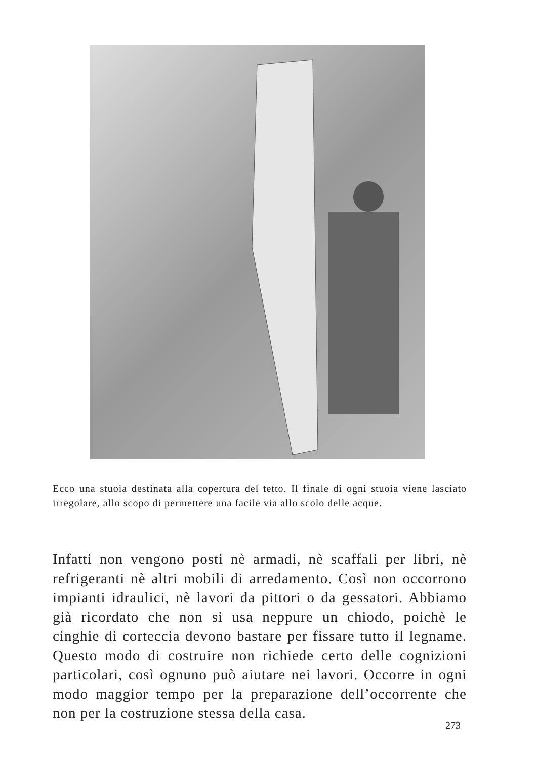Ecco una stuoia destinata alla copertura del tetto. Il finale di ogni stuoia viene lasciato irregolare, allo scopo di permettere una facile via allo scolo delle acque.
Infatti non vengono posti nè armadi, nè scaffali per libri, nè refrigeranti nè altri mobili di arredamento. Così non occorrono impianti idraulici, nè lavori da pittori o da gessatori. Abbiamo già ricordato che non si usa neppure un chiodo, poichè le cinghie di corteccia devono bastare per fissare tutto il legname. Questo modo di costruire non richiede certo delle cognizioni particolari, così ognuno può aiutare nei lavori. Occorre in ogni modo maggior tempo per la preparazione dell’occorrente che non per la costruzione stessa della casa.
273